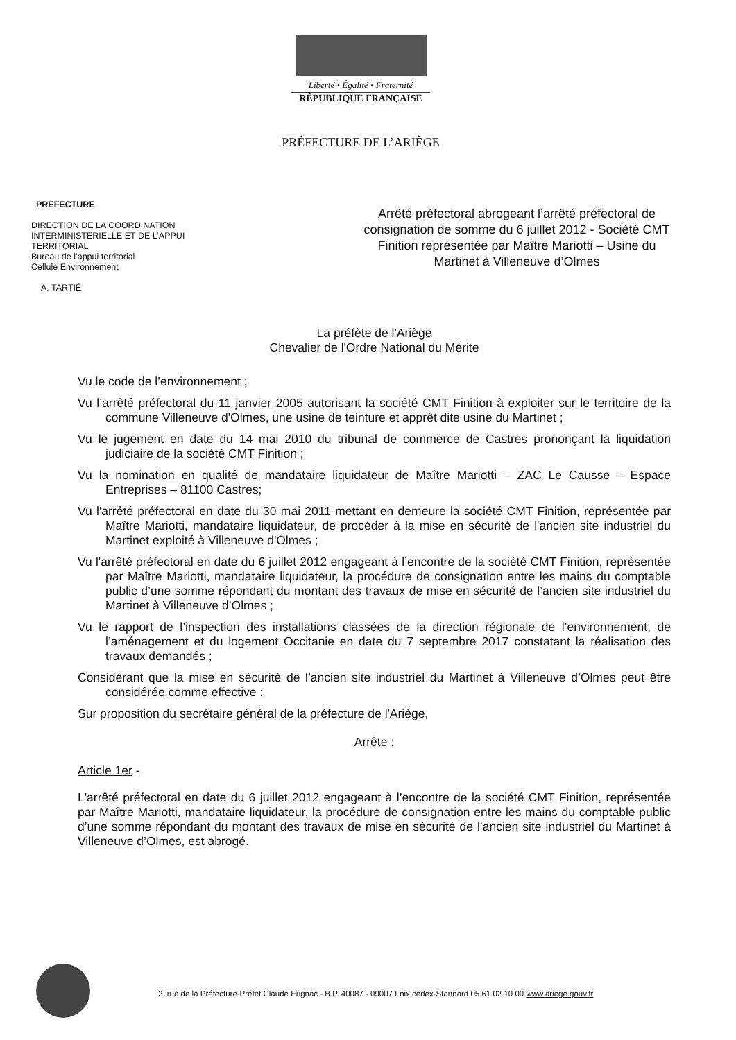Liberté • Égalité • Fraternité
RÉPUBLIQUE FRANÇAISE
PRÉFECTURE DE L’ARIÈGE
PRÉFECTURE
DIRECTION DE LA COORDINATION
INTERMINISTERIELLE ET DE L’APPUI
TERRITORIAL
Bureau de l’appui territorial
Cellule Environnement
A. TARTIÉ
Arrêté préfectoral abrogeant l’arrêté préfectoral de consignation de somme du 6 juillet 2012 - Société CMT Finition représentée par Maître Mariotti – Usine du Martinet à Villeneuve d’Olmes
La préfète de l'Ariège
Chevalier de l'Ordre National du Mérite
Vu le code de l’environnement ;
Vu l’arrêté préfectoral du 11 janvier 2005 autorisant la société CMT Finition à exploiter sur le territoire de la commune Villeneuve d'Olmes, une usine de teinture et apprêt dite usine du Martinet ;
Vu le jugement en date du 14 mai 2010 du tribunal de commerce de Castres prononçant la liquidation judiciaire de la société CMT Finition ;
Vu la nomination en qualité de mandataire liquidateur de Maître Mariotti – ZAC Le Causse – Espace Entreprises – 81100 Castres;
Vu l'arrêté préfectoral en date du 30 mai 2011 mettant en demeure la société CMT Finition, représentée par Maître Mariotti, mandataire liquidateur, de procéder à la mise en sécurité de l'ancien site industriel du Martinet exploité à Villeneuve d'Olmes ;
Vu l'arrêté préfectoral en date du 6 juillet 2012 engageant à l’encontre de la société CMT Finition, représentée par Maître Mariotti, mandataire liquidateur, la procédure de consignation entre les mains du comptable public d’une somme répondant du montant des travaux de mise en sécurité de l’ancien site industriel du Martinet à Villeneuve d’Olmes ;
Vu le rapport de l’inspection des installations classées de la direction régionale de l’environnement, de l’aménagement et du logement Occitanie en date du 7 septembre 2017 constatant la réalisation des travaux demandés ;
Considérant que la mise en sécurité de l’ancien site industriel du Martinet à Villeneuve d’Olmes peut être considérée comme effective ;
Sur proposition du secrétaire général de la préfecture de l'Ariège,
Arrête :
Article 1er -
L'arrêté préfectoral en date du 6 juillet 2012 engageant à l’encontre de la société CMT Finition, représentée par Maître Mariotti, mandataire liquidateur, la procédure de consignation entre les mains du comptable public d’une somme répondant du montant des travaux de mise en sécurité de l’ancien site industriel du Martinet à Villeneuve d’Olmes, est abrogé.
2, rue de la Préfecture-Préfet Claude Erignac - B.P. 40087 - 09007 Foix cedex-Standard 05.61.02.10.00 www.ariege.gouv.fr